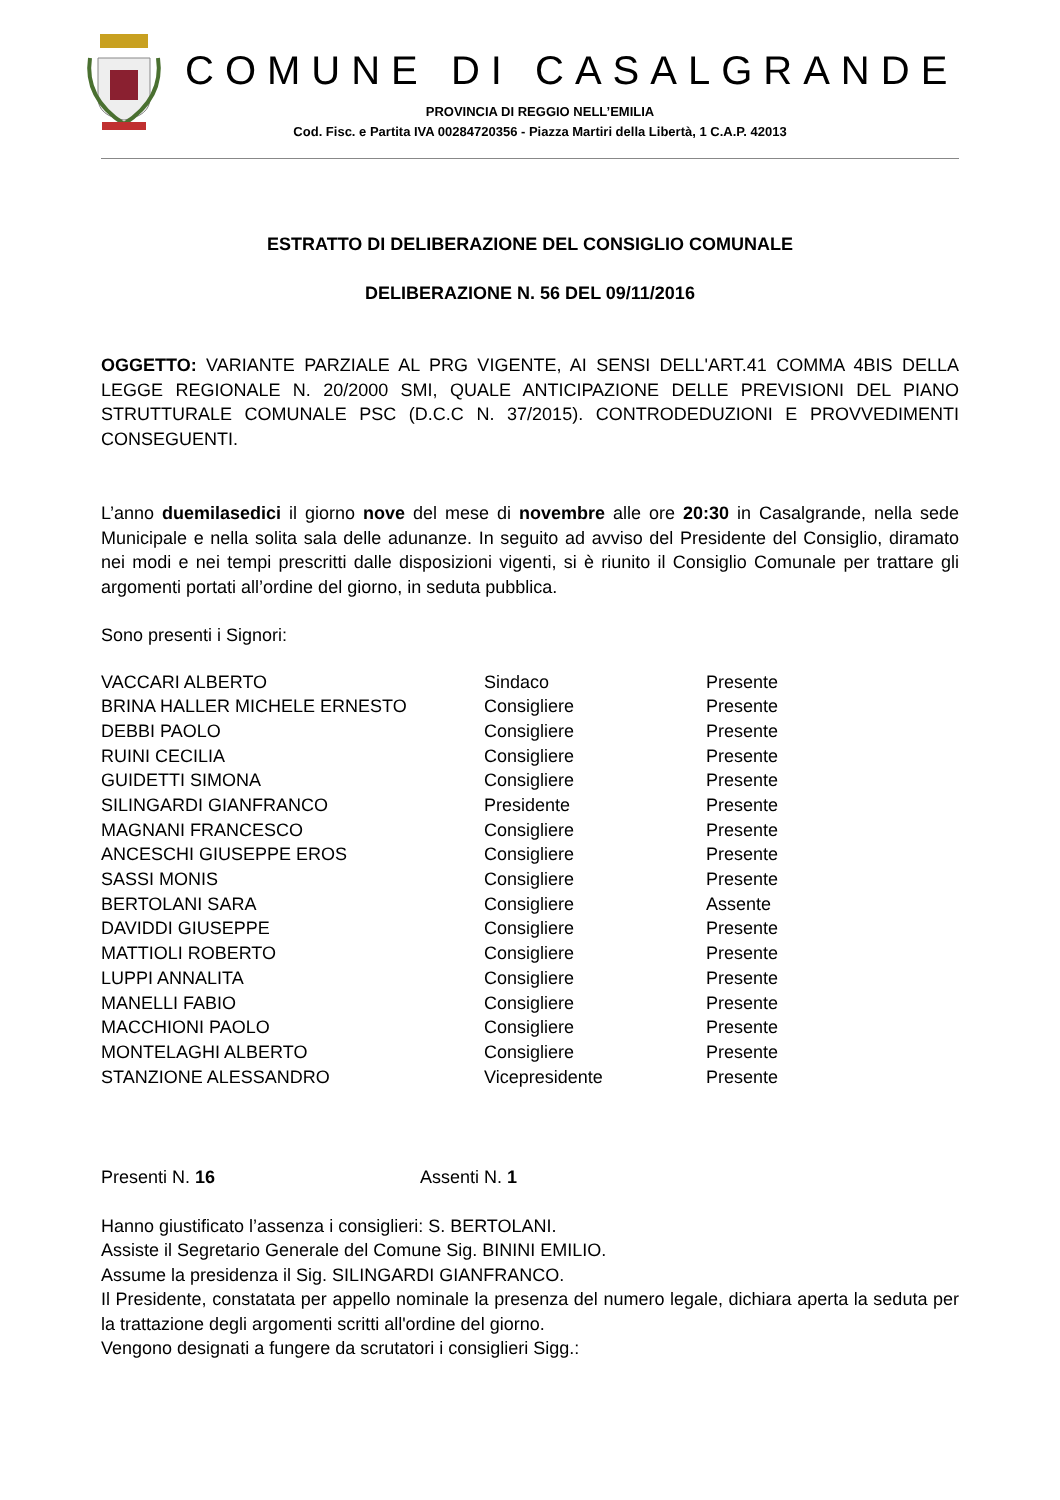COMUNE DI CASALGRANDE
PROVINCIA DI REGGIO NELL’EMILIA
Cod. Fisc. e Partita IVA 00284720356 - Piazza Martiri della Libertà, 1 C.A.P. 42013
ESTRATTO DI DELIBERAZIONE DEL CONSIGLIO COMUNALE
DELIBERAZIONE N. 56 DEL 09/11/2016
OGGETTO: VARIANTE PARZIALE AL PRG VIGENTE, AI SENSI DELL'ART.41 COMMA 4BIS DELLA LEGGE REGIONALE N. 20/2000 SMI, QUALE ANTICIPAZIONE DELLE PREVISIONI DEL PIANO STRUTTURALE COMUNALE PSC (D.C.C N. 37/2015). CONTRODEDUZIONI E PROVVEDIMENTI CONSEGUENTI.
L’anno duemilasedici il giorno nove del mese di novembre alle ore 20:30 in Casalgrande, nella sede Municipale e nella solita sala delle adunanze. In seguito ad avviso del Presidente del Consiglio, diramato nei modi e nei tempi prescritti dalle disposizioni vigenti, si è riunito il Consiglio Comunale per trattare gli argomenti portati all’ordine del giorno, in seduta pubblica.
Sono presenti i Signori:
| VACCARI ALBERTO | Sindaco | Presente |
| BRINA HALLER MICHELE ERNESTO | Consigliere | Presente |
| DEBBI PAOLO | Consigliere | Presente |
| RUINI CECILIA | Consigliere | Presente |
| GUIDETTI SIMONA | Consigliere | Presente |
| SILINGARDI GIANFRANCO | Presidente | Presente |
| MAGNANI FRANCESCO | Consigliere | Presente |
| ANCESCHI GIUSEPPE EROS | Consigliere | Presente |
| SASSI MONIS | Consigliere | Presente |
| BERTOLANI SARA | Consigliere | Assente |
| DAVIDDI GIUSEPPE | Consigliere | Presente |
| MATTIOLI ROBERTO | Consigliere | Presente |
| LUPPI ANNALITA | Consigliere | Presente |
| MANELLI FABIO | Consigliere | Presente |
| MACCHIONI PAOLO | Consigliere | Presente |
| MONTELAGHI ALBERTO | Consigliere | Presente |
| STANZIONE ALESSANDRO | Vicepresidente | Presente |
Presenti N. 16 Assenti N. 1
Hanno giustificato l’assenza i consiglieri: S. BERTOLANI.
Assiste il Segretario Generale del Comune Sig. BININI EMILIO.
Assume la presidenza il Sig. SILINGARDI GIANFRANCO.
Il Presidente, constatata per appello nominale la presenza del numero legale, dichiara aperta la seduta per la trattazione degli argomenti scritti all'ordine del giorno.
Vengono designati a fungere da scrutatori i consiglieri Sigg.: